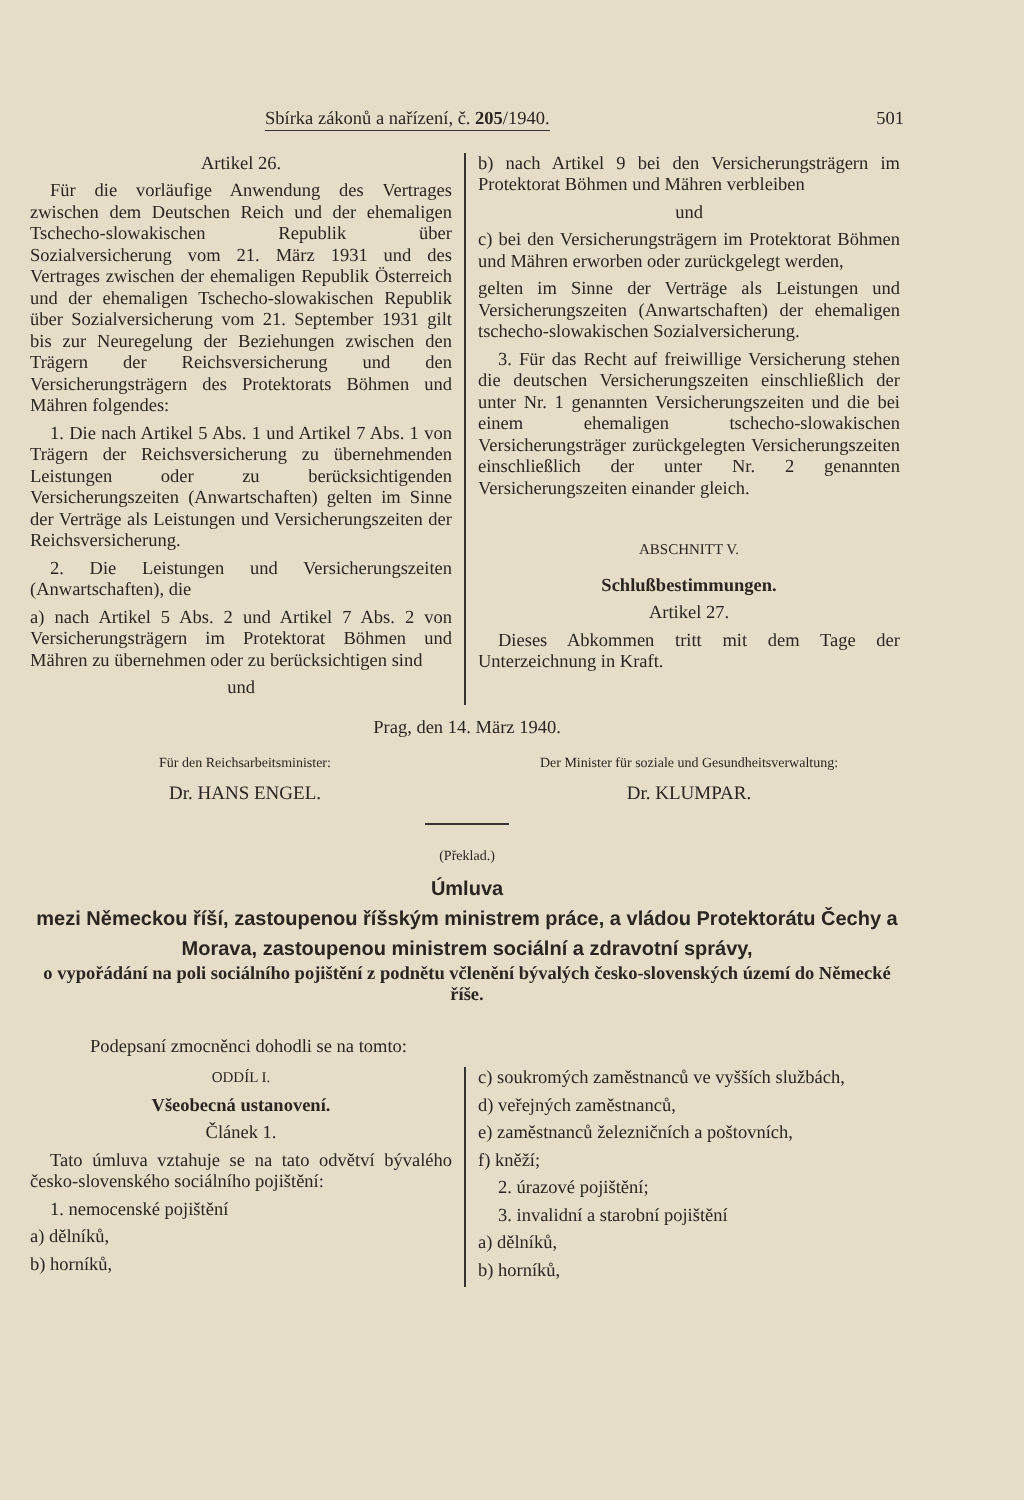Sbírka zákonů a nařízení, č. 205/1940. 501
Artikel 26.
Für die vorläufige Anwendung des Vertrages zwischen dem Deutschen Reich und der ehemaligen Tschecho-slowakischen Republik über Sozialversicherung vom 21. März 1931 und des Vertrages zwischen der ehemaligen Republik Österreich und der ehemaligen Tschecho-slowakischen Republik über Sozialversicherung vom 21. September 1931 gilt bis zur Neuregelung der Beziehungen zwischen den Trägern der Reichsversicherung und den Versicherungsträgern des Protektorats Böhmen und Mähren folgendes:
1. Die nach Artikel 5 Abs. 1 und Artikel 7 Abs. 1 von Trägern der Reichsversicherung zu übernehmenden Leistungen oder zu berücksichtigenden Versicherungszeiten (Anwartschaften) gelten im Sinne der Verträge als Leistungen und Versicherungszeiten der Reichsversicherung.
2. Die Leistungen und Versicherungszeiten (Anwartschaften), die
a) nach Artikel 5 Abs. 2 und Artikel 7 Abs. 2 von Versicherungsträgern im Protektorat Böhmen und Mähren zu übernehmen oder zu berücksichtigen sind
und
b) nach Artikel 9 bei den Versicherungsträgern im Protektorat Böhmen und Mähren verbleiben
und
c) bei den Versicherungsträgern im Protektorat Böhmen und Mähren erworben oder zurückgelegt werden,
gelten im Sinne der Verträge als Leistungen und Versicherungszeiten (Anwartschaften) der ehemaligen tschecho-slowakischen Sozialversicherung.
3. Für das Recht auf freiwillige Versicherung stehen die deutschen Versicherungszeiten einschließlich der unter Nr. 1 genannten Versicherungszeiten und die bei einem ehemaligen tschecho-slowakischen Versicherungsträger zurückgelegten Versicherungszeiten einschließlich der unter Nr. 2 genannten Versicherungszeiten einander gleich.
ABSCHNITT V.
Schlußbestimmungen.
Artikel 27.
Dieses Abkommen tritt mit dem Tage der Unterzeichnung in Kraft.
Prag, den 14. März 1940.
Für den Reichsarbeitsminister:
Dr. HANS ENGEL.
Der Minister für soziale und Gesundheitsverwaltung:
Dr. KLUMPAR.
(Překlad.)
Úmluva
mezi Německou říší, zastoupenou říšským ministrem práce, a vládou Protektorátu Čechy a Morava, zastoupenou ministrem sociální a zdravotní správy,
o vypořádání na poli sociálního pojištění z podnětu včlenění bývalých česko-slovenských území do Německé říše.
Podepsaní zmocněnci dohodli se na tomto:
ODDÍL I.
Všeobecná ustanovení.
Článek 1.
Tato úmluva vztahuje se na tato odvětví bývalého česko-slovenského sociálního pojištění:
1. nemocenské pojištění
a) dělníků,
b) horníků,
c) soukromých zaměstnanců ve vyšších službách,
d) veřejných zaměstnanců,
e) zaměstnanců železničních a poštovních,
f) kněží;
2. úrazové pojištění;
3. invalidní a starobní pojištění
a) dělníků,
b) horníků,